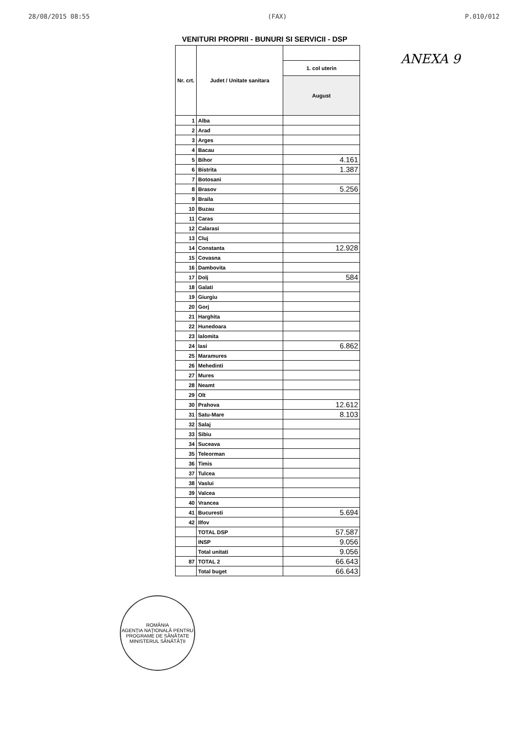28/08/2015 08:55 (FAX) P.010/012
ANEXA 9
VENITURI PROPRII - BUNURI SI SERVICII - DSP
| Nr. crt. | Judet / Unitate sanitara | |
| --- | --- | --- |
| | | 1. col uterin |
| | | August |
| 1 | Alba | |
| 2 | Arad | |
| 3 | Arges | |
| 4 | Bacau | |
| 5 | Bihor | 4.161 |
| 6 | Bistrita | 1.387 |
| 7 | Botosani | |
| 8 | Brasov | 5.256 |
| 9 | Braila | |
| 10 | Buzau | |
| 11 | Caras | |
| 12 | Calarasi | |
| 13 | Cluj | |
| 14 | Constanta | 12.928 |
| 15 | Covasna | |
| 16 | Dambovita | |
| 17 | Dolj | 584 |
| 18 | Galati | |
| 19 | Giurgiu | |
| 20 | Gorj | |
| 21 | Harghita | |
| 22 | Hunedoara | |
| 23 | Ialomita | |
| 24 | Iasi | 6.862 |
| 25 | Maramures | |
| 26 | Mehedinti | |
| 27 | Mures | |
| 28 | Neamt | |
| 29 | Olt | |
| 30 | Prahova | 12.612 |
| 31 | Satu-Mare | 8.103 |
| 32 | Salaj | |
| 33 | Sibiu | |
| 34 | Suceava | |
| 35 | Teleorman | |
| 36 | Timis | |
| 37 | Tulcea | |
| 38 | Vaslui | |
| 39 | Valcea | |
| 40 | Vrancea | |
| 41 | Bucuresti | 5.694 |
| 42 | Ilfov | |
| | TOTAL DSP | 57.587 |
| | INSP | 9.056 |
| | Total unitati | 9.056 |
| 87 | TOTAL 2 | 66.643 |
| | Total buget | 66.643 |
ROMÂNIA
AGENȚIA NAȚIONALĂ PENTRU PROGRAME DE SĂNĂTATE
MINISTERUL SĂNĂTĂȚII